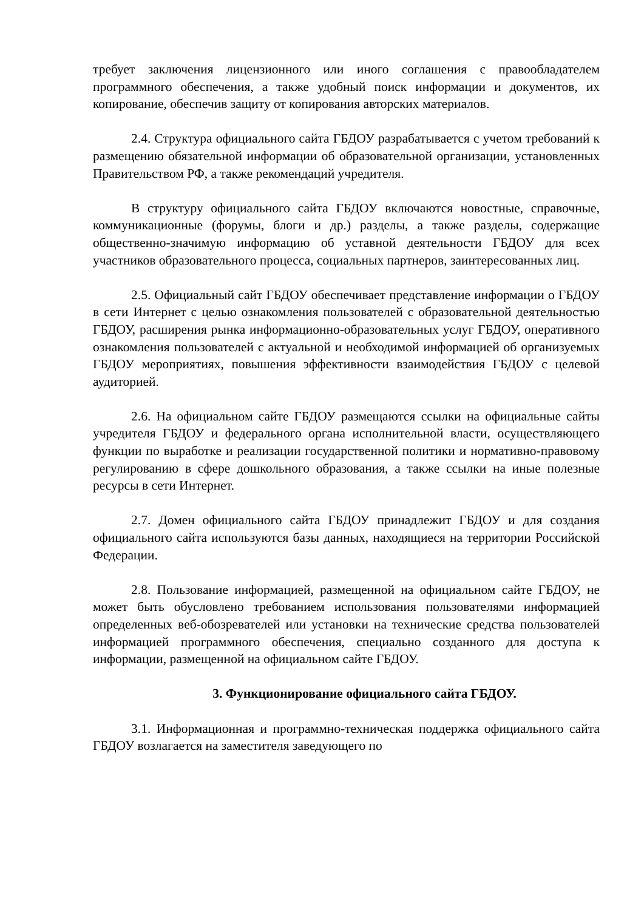требует заключения лицензионного или иного соглашения с правообладателем программного обеспечения, а также удобный поиск информации и документов, их копирование, обеспечив защиту от копирования авторских материалов.
2.4. Структура официального сайта ГБДОУ разрабатывается с учетом требований к размещению обязательной информации об образовательной организации, установленных Правительством РФ, а также рекомендаций учредителя.
В структуру официального сайта ГБДОУ включаются новостные, справочные, коммуникационные (форумы, блоги и др.) разделы, а также разделы, содержащие общественно-значимую информацию об уставной деятельности ГБДОУ для всех участников образовательного процесса, социальных партнеров, заинтересованных лиц.
2.5. Официальный сайт ГБДОУ обеспечивает представление информации о ГБДОУ в сети Интернет с целью ознакомления пользователей с образовательной деятельностью ГБДОУ, расширения рынка информационно-образовательных услуг ГБДОУ, оперативного ознакомления пользователей с актуальной и необходимой информацией об организуемых ГБДОУ мероприятиях, повышения эффективности взаимодействия ГБДОУ с целевой аудиторией.
2.6. На официальном сайте ГБДОУ размещаются ссылки на официальные сайты учредителя ГБДОУ и федерального органа исполнительной власти, осуществляющего функции по выработке и реализации государственной политики и нормативно-правовому регулированию в сфере дошкольного образования, а также ссылки на иные полезные ресурсы в сети Интернет.
2.7. Домен официального сайта ГБДОУ принадлежит ГБДОУ и для создания официального сайта используются базы данных, находящиеся на территории Российской Федерации.
2.8. Пользование информацией, размещенной на официальном сайте ГБДОУ, не может быть обусловлено требованием использования пользователями информацией определенных веб-обозревателей или установки на технические средства пользователей информацией программного обеспечения, специально созданного для доступа к информации, размещенной на официальном сайте ГБДОУ.
3. Функционирование официального сайта ГБДОУ.
3.1. Информационная и программно-техническая поддержка официального сайта ГБДОУ возлагается на заместителя заведующего по